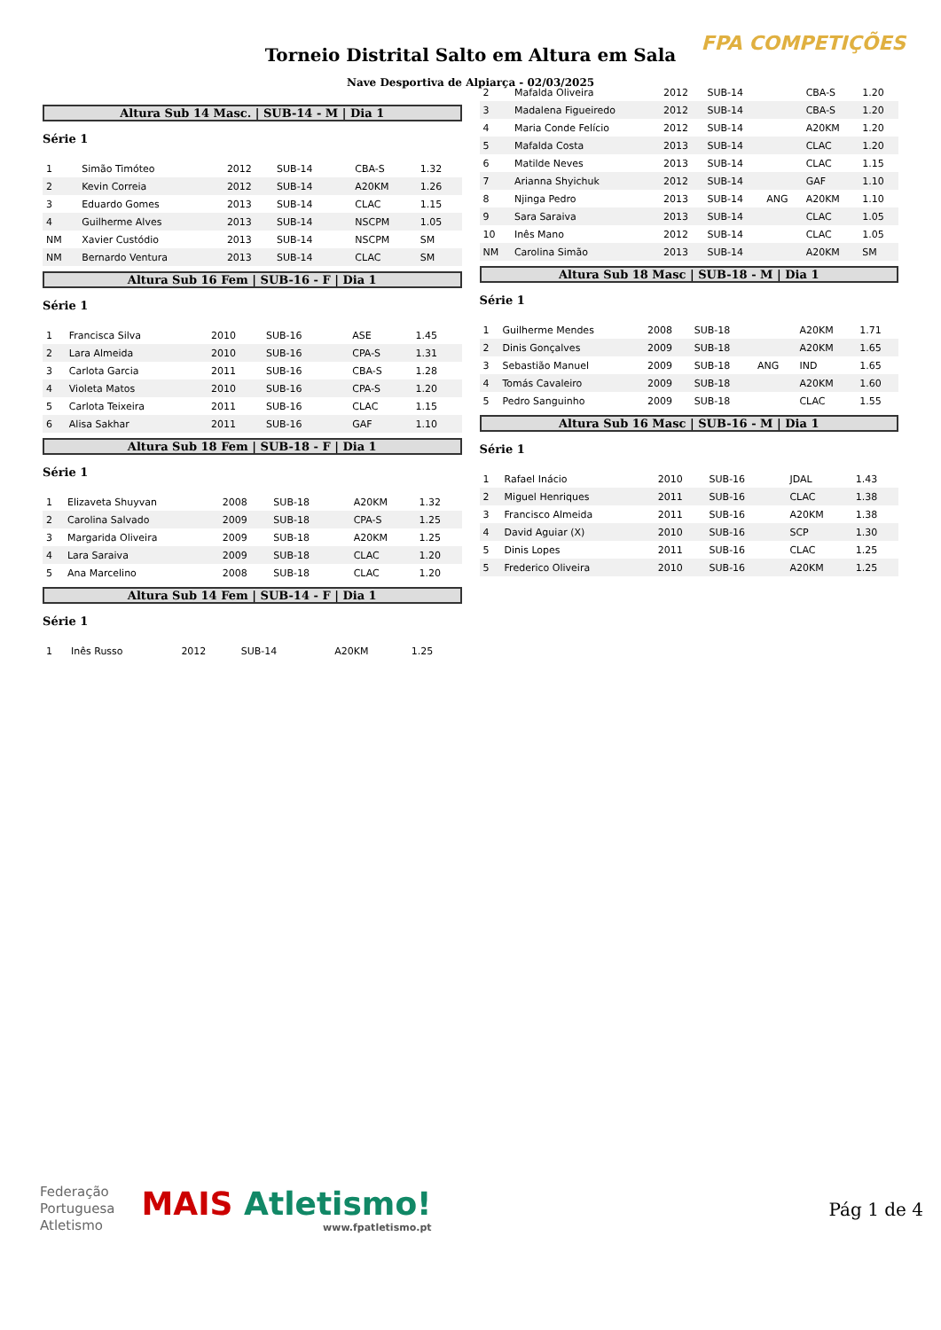FPA COMPETIÇÕES
Torneio Distrital Salto em Altura em Sala
Nave Desportiva de Alpiarça - 02/03/2025
Altura Sub 14 Masc. | SUB-14 - M | Dia 1
Série 1
| 1 | Simão Timóteo | 2012 | SUB-14 | | CBA-S | 1.32 |
| 2 | Kevin Correia | 2012 | SUB-14 | | A20KM | 1.26 |
| 3 | Eduardo Gomes | 2013 | SUB-14 | | CLAC | 1.15 |
| 4 | Guilherme Alves | 2013 | SUB-14 | | NSCPM | 1.05 |
| NM | Xavier Custódio | 2013 | SUB-14 | | NSCPM | SM |
| NM | Bernardo Ventura | 2013 | SUB-14 | | CLAC | SM |
Altura Sub 16 Fem | SUB-16 - F | Dia 1
Série 1
| 1 | Francisca Silva | 2010 | SUB-16 | | ASE | 1.45 |
| 2 | Lara Almeida | 2010 | SUB-16 | | CPA-S | 1.31 |
| 3 | Carlota Garcia | 2011 | SUB-16 | | CBA-S | 1.28 |
| 4 | Violeta Matos | 2010 | SUB-16 | | CPA-S | 1.20 |
| 5 | Carlota Teixeira | 2011 | SUB-16 | | CLAC | 1.15 |
| 6 | Alisa Sakhar | 2011 | SUB-16 | | GAF | 1.10 |
Altura Sub 18 Fem | SUB-18 - F | Dia 1
Série 1
| 1 | Elizaveta Shuyvan | 2008 | SUB-18 | | A20KM | 1.32 |
| 2 | Carolina Salvado | 2009 | SUB-18 | | CPA-S | 1.25 |
| 3 | Margarida Oliveira | 2009 | SUB-18 | | A20KM | 1.25 |
| 4 | Lara Saraiva | 2009 | SUB-18 | | CLAC | 1.20 |
| 5 | Ana Marcelino | 2008 | SUB-18 | | CLAC | 1.20 |
Altura Sub 14 Fem | SUB-14 - F | Dia 1
Série 1
| 1 | Inês Russo | 2012 | SUB-14 | | A20KM | 1.25 |
| 2 | Mafalda Oliveira | 2012 | SUB-14 | | CBA-S | 1.20 |
| 3 | Madalena Figueiredo | 2012 | SUB-14 | | CBA-S | 1.20 |
| 4 | Maria Conde Felício | 2012 | SUB-14 | | A20KM | 1.20 |
| 5 | Mafalda Costa | 2013 | SUB-14 | | CLAC | 1.20 |
| 6 | Matilde Neves | 2013 | SUB-14 | | CLAC | 1.15 |
| 7 | Arianna Shyichuk | 2012 | SUB-14 | | GAF | 1.10 |
| 8 | Njinga Pedro | 2013 | SUB-14 | ANG | A20KM | 1.10 |
| 9 | Sara Saraiva | 2013 | SUB-14 | | CLAC | 1.05 |
| 10 | Inês Mano | 2012 | SUB-14 | | CLAC | 1.05 |
| NM | Carolina Simão | 2013 | SUB-14 | | A20KM | SM |
Altura Sub 18 Masc | SUB-18 - M | Dia 1
Série 1
| 1 | Guilherme Mendes | 2008 | SUB-18 | | A20KM | 1.71 |
| 2 | Dinis Gonçalves | 2009 | SUB-18 | | A20KM | 1.65 |
| 3 | Sebastião Manuel | 2009 | SUB-18 | ANG | IND | 1.65 |
| 4 | Tomás Cavaleiro | 2009 | SUB-18 | | A20KM | 1.60 |
| 5 | Pedro Sanguinho | 2009 | SUB-18 | | CLAC | 1.55 |
Altura Sub 16 Masc | SUB-16 - M | Dia 1
Série 1
| 1 | Rafael Inácio | 2010 | SUB-16 | | JDAL | 1.43 |
| 2 | Miguel Henriques | 2011 | SUB-16 | | CLAC | 1.38 |
| 3 | Francisco Almeida | 2011 | SUB-16 | | A20KM | 1.38 |
| 4 | David Aguiar (X) | 2010 | SUB-16 | | SCP | 1.30 |
| 5 | Dinis Lopes | 2011 | SUB-16 | | CLAC | 1.25 |
| 5 | Frederico Oliveira | 2010 | SUB-16 | | A20KM | 1.25 |
Federação
Portuguesa
Atletismo
MAIS Atletismo!
www.fpatletismo.pt
Pág 1 de 4